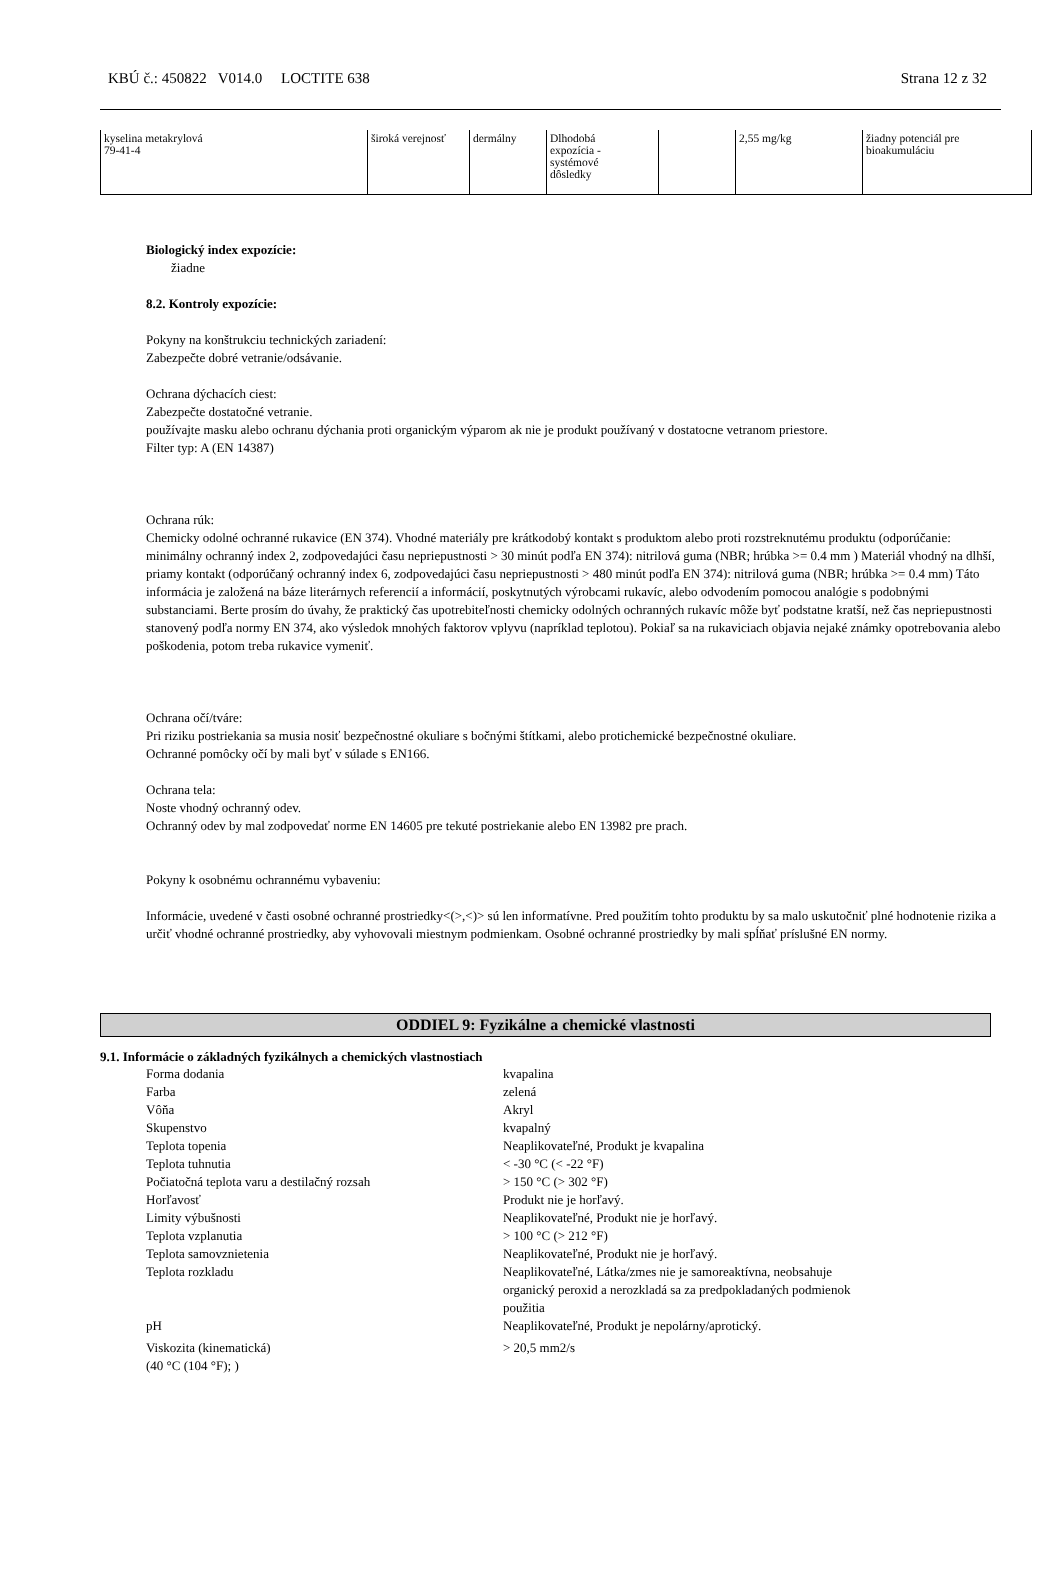KBÚ č.: 450822 V014.0 LOCTITE 638 Strana 12 z 32
| kyselina metakrylová 79-41-4 | široká verejnosť | dermálny | Dlhodobá expozícia - systémové dôsledky | | 2,55 mg/kg | žiadny potenciál pre bioakumuláciu |
Biologický index expozície:
žiadne
8.2. Kontroly expozície:
Pokyny na konštrukciu technických zariadení:
Zabezpečte dobré vetranie/odsávanie.
Ochrana dýchacích ciest:
Zabezpečte dostatočné vetranie.
používajte masku alebo ochranu dýchania proti organickým výparom ak nie je produkt používaný v dostatocne vetranom priestore.
Filter typ: A (EN 14387)
Ochrana rúk:
Chemicky odolné ochranné rukavice (EN 374). Vhodné materiály pre krátkodobý kontakt s produktom alebo proti rozstreknutému produktu (odporúčanie: minimálny ochranný index 2, zodpovedajúci času nepriepustnosti > 30 minút podľa EN 374): nitrilová guma (NBR; hrúbka >= 0.4 mm ) Materiál vhodný na dlhší, priamy kontakt (odporúčaný ochranný index 6, zodpovedajúci času nepriepustnosti > 480 minút podľa EN 374): nitrilová guma (NBR; hrúbka >= 0.4 mm) Táto informácia je založená na báze literárnych referencií a informácií, poskytnutých výrobcami rukavíc, alebo odvodením pomocou analógie s podobnými substanciami. Berte prosím do úvahy, že praktický čas upotrebiteľnosti chemicky odolných ochranných rukavíc môže byť podstatne kratší, než čas nepriepustnosti stanovený podľa normy EN 374, ako výsledok mnohých faktorov vplyvu (napríklad teplotou). Pokiaľ sa na rukaviciach objavia nejaké známky opotrebovania alebo poškodenia, potom treba rukavice vymeniť.
Ochrana očí/tváre:
Pri riziku postriekania sa musia nosiť bezpečnostné okuliare s bočnými štítkami, alebo protichemické bezpečnostné okuliare.
Ochranné pomôcky očí by mali byť v súlade s EN166.
Ochrana tela:
Noste vhodný ochranný odev.
Ochranný odev by mal zodpovedať norme EN 14605 pre tekuté postriekanie alebo EN 13982 pre prach.
Pokyny k osobnému ochrannému vybaveniu:
Informácie, uvedené v časti osobné ochranné prostriedky<(>,<)> sú len informatívne. Pred použitím tohto produktu by sa malo uskutočniť plné hodnotenie rizika a určiť vhodné ochranné prostriedky, aby vyhovovali miestnym podmienkam. Osobné ochranné prostriedky by mali spĺňať príslušné EN normy.
ODDIEL 9: Fyzikálne a chemické vlastnosti
9.1. Informácie o základných fyzikálnych a chemických vlastnostiach
| Forma dodania | kvapalina |
| Farba | zelená |
| Vôňa | Akryl |
| Skupenstvo | kvapalný |
| Teplota topenia | Neaplikovateľné, Produkt je kvapalina |
| Teplota tuhnutia | < -30 °C (< -22 °F) |
| Počiatočná teplota varu a destilačný rozsah | > 150 °C (> 302 °F) |
| Horľavosť | Produkt nie je horľavý. |
| Limity výbušnosti | Neaplikovateľné, Produkt nie je horľavý. |
| Teplota vzplanutia | > 100 °C (> 212 °F) |
| Teplota samovznietenia | Neaplikovateľné, Produkt nie je horľavý. |
| Teplota rozkladu | Neaplikovateľné, Látka/zmes nie je samoreaktívna, neobsahuje organický peroxid a nerozkladá sa za predpokladaných podmienok použitia |
| pH | Neaplikovateľné, Produkt je nepolárny/aprotický. |
| Viskozita (kinematická) (40 °C (104 °F); ) | > 20,5 mm2/s |